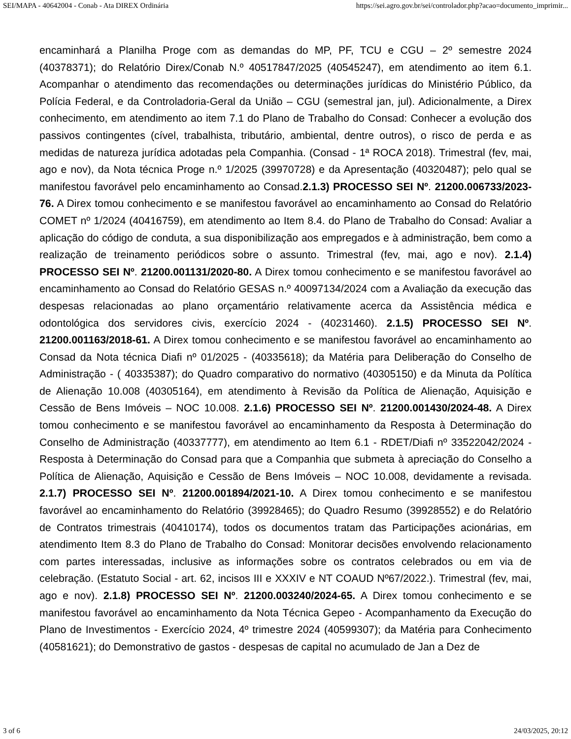SEI/MAPA - 40642004 - Conab - Ata DIREX Ordinária https://sei.agro.gov.br/sei/controlador.php?acao=documento_imprimir...
encaminhará a Planilha Proge com as demandas do MP, PF, TCU e CGU – 2º semestre 2024 (40378371); do Relatório Direx/Conab N.º 40517847/2025 (40545247), em atendimento ao item 6.1. Acompanhar o atendimento das recomendações ou determinações jurídicas do Ministério Público, da Polícia Federal, e da Controladoria-Geral da União – CGU (semestral jan, jul). Adicionalmente, a Direx conhecimento, em atendimento ao item 7.1 do Plano de Trabalho do Consad: Conhecer a evolução dos passivos contingentes (cível, trabalhista, tributário, ambiental, dentre outros), o risco de perda e as medidas de natureza jurídica adotadas pela Companhia. (Consad - 1ª ROCA 2018). Trimestral (fev, mai, ago e nov), da Nota técnica Proge n.º 1/2025 (39970728) e da Apresentação (40320487); pelo qual se manifestou favorável pelo encaminhamento ao Consad.2.1.3) PROCESSO SEI Nº. 21200.006733/2023-76. A Direx tomou conhecimento e se manifestou favorável ao encaminhamento ao Consad do Relatório COMET nº 1/2024 (40416759), em atendimento ao Item 8.4. do Plano de Trabalho do Consad: Avaliar a aplicação do código de conduta, a sua disponibilização aos empregados e à administração, bem como a realização de treinamento periódicos sobre o assunto. Trimestral (fev, mai, ago e nov). 2.1.4) PROCESSO SEI Nº. 21200.001131/2020-80. A Direx tomou conhecimento e se manifestou favorável ao encaminhamento ao Consad do Relatório GESAS n.º 40097134/2024 com a Avaliação da execução das despesas relacionadas ao plano orçamentário relativamente acerca da Assistência médica e odontológica dos servidores civis, exercício 2024 - (40231460). 2.1.5) PROCESSO SEI Nº. 21200.001163/2018-61. A Direx tomou conhecimento e se manifestou favorável ao encaminhamento ao Consad da Nota técnica Diafi nº 01/2025 - (40335618); da Matéria para Deliberação do Conselho de Administração - ( 40335387); do Quadro comparativo do normativo (40305150) e da Minuta da Política de Alienação 10.008 (40305164), em atendimento à Revisão da Política de Alienação, Aquisição e Cessão de Bens Imóveis – NOC 10.008. 2.1.6) PROCESSO SEI Nº. 21200.001430/2024-48. A Direx tomou conhecimento e se manifestou favorável ao encaminhamento da Resposta à Determinação do Conselho de Administração (40337777), em atendimento ao Item 6.1 - RDET/Diafi nº 33522042/2024 - Resposta à Determinação do Consad para que a Companhia que submeta à apreciação do Conselho a Política de Alienação, Aquisição e Cessão de Bens Imóveis – NOC 10.008, devidamente a revisada. 2.1.7) PROCESSO SEI Nº. 21200.001894/2021-10. A Direx tomou conhecimento e se manifestou favorável ao encaminhamento do Relatório (39928465); do Quadro Resumo (39928552) e do Relatório de Contratos trimestrais (40410174), todos os documentos tratam das Participações acionárias, em atendimento Item 8.3 do Plano de Trabalho do Consad: Monitorar decisões envolvendo relacionamento com partes interessadas, inclusive as informações sobre os contratos celebrados ou em via de celebração. (Estatuto Social - art. 62, incisos III e XXXIV e NT COAUD Nº67/2022.). Trimestral (fev, mai, ago e nov). 2.1.8) PROCESSO SEI Nº. 21200.003240/2024-65. A Direx tomou conhecimento e se manifestou favorável ao encaminhamento da Nota Técnica Gepeo - Acompanhamento da Execução do Plano de Investimentos - Exercício 2024, 4º trimestre 2024 (40599307); da Matéria para Conhecimento (40581621); do Demonstrativo de gastos - despesas de capital no acumulado de Jan a Dez de
3 of 6 24/03/2025, 20:12